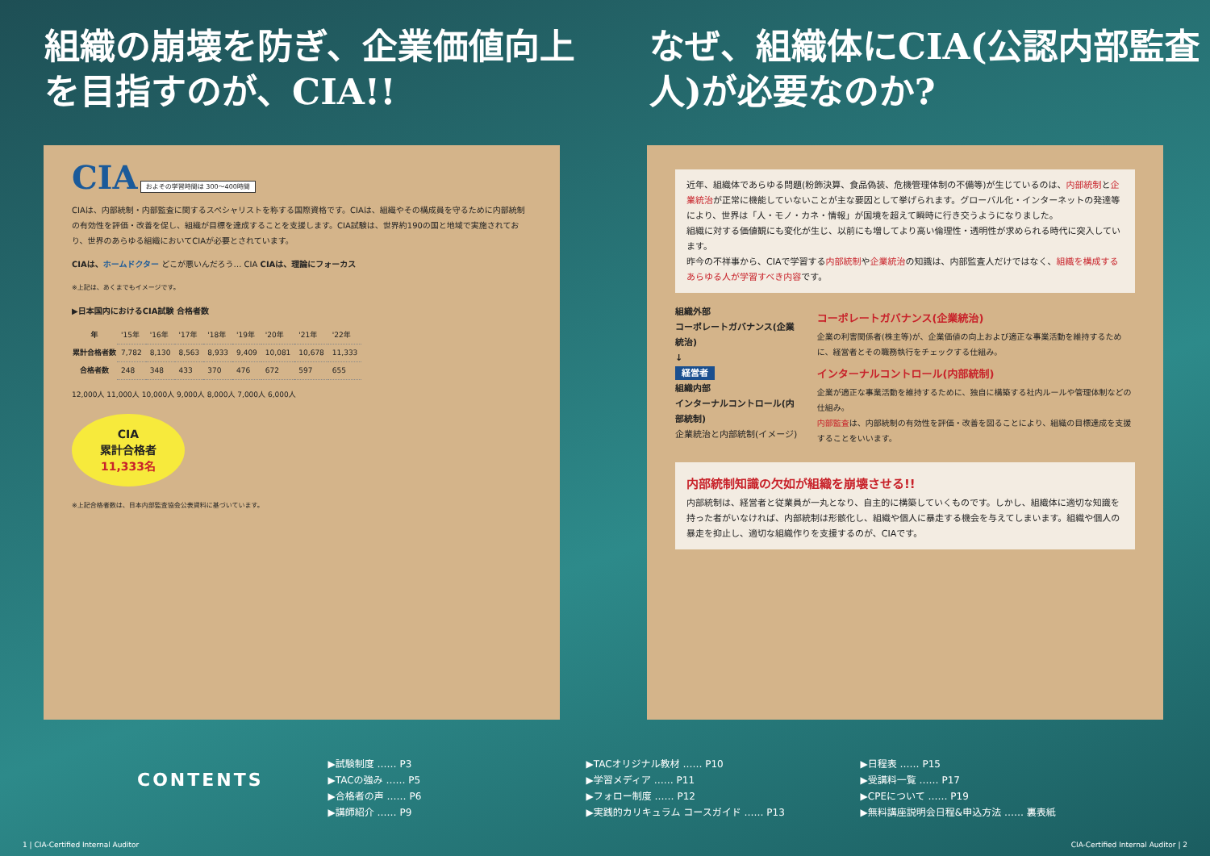組織の崩壊を防ぎ、企業価値向上を目指すのが、CIA!!
なぜ、組織体にCIA(公認内部監査人)が必要なのか?
CIA およその学習時間は 300〜400時間
CIAは、内部統制・内部監査に関するスペシャリストを称する国際資格です。CIAは、組織やその構成員を守るために内部統制の有効性を評価・改善を促し、組織が目標を達成することを支援します。CIA試験は、世界約190の国と地域で実施されており、世界のあらゆる組織においてCIAが必要とされています。
CIAは、ホームドクター どこが悪いんだろう… CIA CIAは、理論にフォーカス
※上記は、あくまでもイメージです。
▶日本国内におけるCIA試験 合格者数
| 年 | '15年 | '16年 | '17年 | '18年 | '19年 | '20年 | '21年 | '22年 |
| 累計合格者数 | 7,782 | 8,130 | 8,563 | 8,933 | 9,409 | 10,081 | 10,678 | 11,333 |
| 合格者数 | 248 | 348 | 433 | 370 | 476 | 672 | 597 | 655 |
12,000人 11,000人 10,000人 9,000人 8,000人 7,000人 6,000人
CIA
累計合格者
11,333名
※上記合格者数は、日本内部監査協会公表資料に基づいています。
近年、組織体であらゆる問題(粉飾決算、食品偽装、危機管理体制の不備等)が生じているのは、内部統制と企業統治が正常に機能していないことが主な要因として挙げられます。グローバル化・インターネットの発達等により、世界は「人・モノ・カネ・情報」が国境を超えて瞬時に行き交うようになりました。
組織に対する価値観にも変化が生じ、以前にも増してより高い倫理性・透明性が求められる時代に突入しています。
昨今の不祥事から、CIAで学習する内部統制や企業統治の知識は、内部監査人だけではなく、組織を構成するあらゆる人が学習すべき内容です。
組織外部
コーポレートガバナンス(企業統治)
↓
経営者
組織内部
インターナルコントロール(内部統制)
企業統治と内部統制(イメージ)
コーポレートガバナンス(企業統治)
企業の利害関係者(株主等)が、企業価値の向上および適正な事業活動を維持するために、経営者とその職務執行をチェックする仕組み。
インターナルコントロール(内部統制)
企業が適正な事業活動を維持するために、独自に構築する社内ルールや管理体制などの仕組み。
内部監査は、内部統制の有効性を評価・改善を図ることにより、組織の目標達成を支援することをいいます。
内部統制知識の欠如が組織を崩壊させる!!
内部統制は、経営者と従業員が一丸となり、自主的に構築していくものです。しかし、組織体に適切な知識を持った者がいなければ、内部統制は形骸化し、組織や個人に暴走する機会を与えてしまいます。組織や個人の暴走を抑止し、適切な組織作りを支援するのが、CIAです。
CONTENTS
▶試験制度 …… P3
▶TACの強み …… P5
▶合格者の声 …… P6
▶講師紹介 …… P9
▶TACオリジナル教材 …… P10
▶学習メディア …… P11
▶フォロー制度 …… P12
▶実践的カリキュラム コースガイド …… P13
▶日程表 …… P15
▶受講料一覧 …… P17
▶CPEについて …… P19
▶無料講座説明会日程&申込方法 …… 裏表紙
1 | CIA-Certified Internal Auditor CIA-Certified Internal Auditor | 2